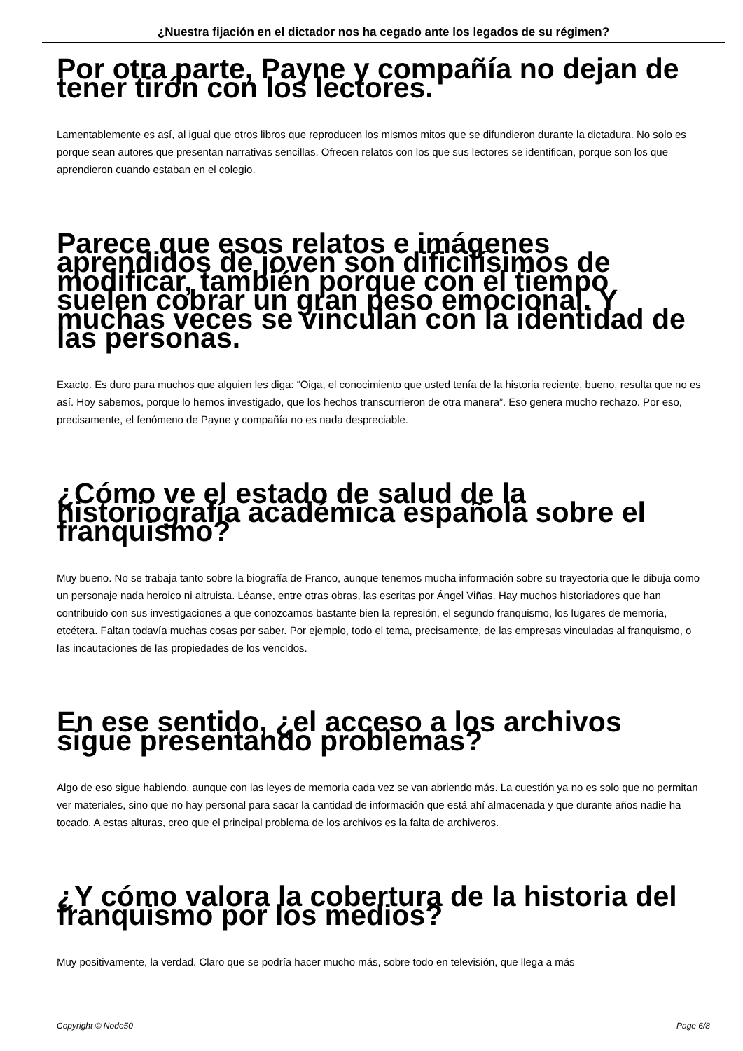¿Nuestra fijación en el dictador nos ha cegado ante los legados de su régimen?
Por otra parte, Payne y compañía no dejan de tener tirón con los lectores.
Lamentablemente es así, al igual que otros libros que reproducen los mismos mitos que se difundieron durante la dictadura. No solo es porque sean autores que presentan narrativas sencillas. Ofrecen relatos con los que sus lectores se identifican, porque son los que aprendieron cuando estaban en el colegio.
Parece que esos relatos e imágenes aprendidos de joven son dificilísimos de modificar, también porque con el tiempo suelen cobrar un gran peso emocional. Y muchas veces se vinculan con la identidad de las personas.
Exacto. Es duro para muchos que alguien les diga: “Oiga, el conocimiento que usted tenía de la historia reciente, bueno, resulta que no es así. Hoy sabemos, porque lo hemos investigado, que los hechos transcurrieron de otra manera”. Eso genera mucho rechazo. Por eso, precisamente, el fenómeno de Payne y compañía no es nada despreciable.
¿Cómo ve el estado de salud de la historiografía académica española sobre el franquismo?
Muy bueno. No se trabaja tanto sobre la biografía de Franco, aunque tenemos mucha información sobre su trayectoria que le dibuja como un personaje nada heroico ni altruista. Léanse, entre otras obras, las escritas por Ángel Viñas. Hay muchos historiadores que han contribuido con sus investigaciones a que conozcamos bastante bien la represión, el segundo franquismo, los lugares de memoria, etcétera. Faltan todavía muchas cosas por saber. Por ejemplo, todo el tema, precisamente, de las empresas vinculadas al franquismo, o las incautaciones de las propiedades de los vencidos.
En ese sentido, ¿el acceso a los archivos sigue presentando problemas?
Algo de eso sigue habiendo, aunque con las leyes de memoria cada vez se van abriendo más. La cuestión ya no es solo que no permitan ver materiales, sino que no hay personal para sacar la cantidad de información que está ahí almacenada y que durante años nadie ha tocado. A estas alturas, creo que el principal problema de los archivos es la falta de archiveros.
¿Y cómo valora la cobertura de la historia del franquismo por los medios?
Muy positivamente, la verdad. Claro que se podría hacer mucho más, sobre todo en televisión, que llega a más
Copyright © Nodo50 Page 6/8